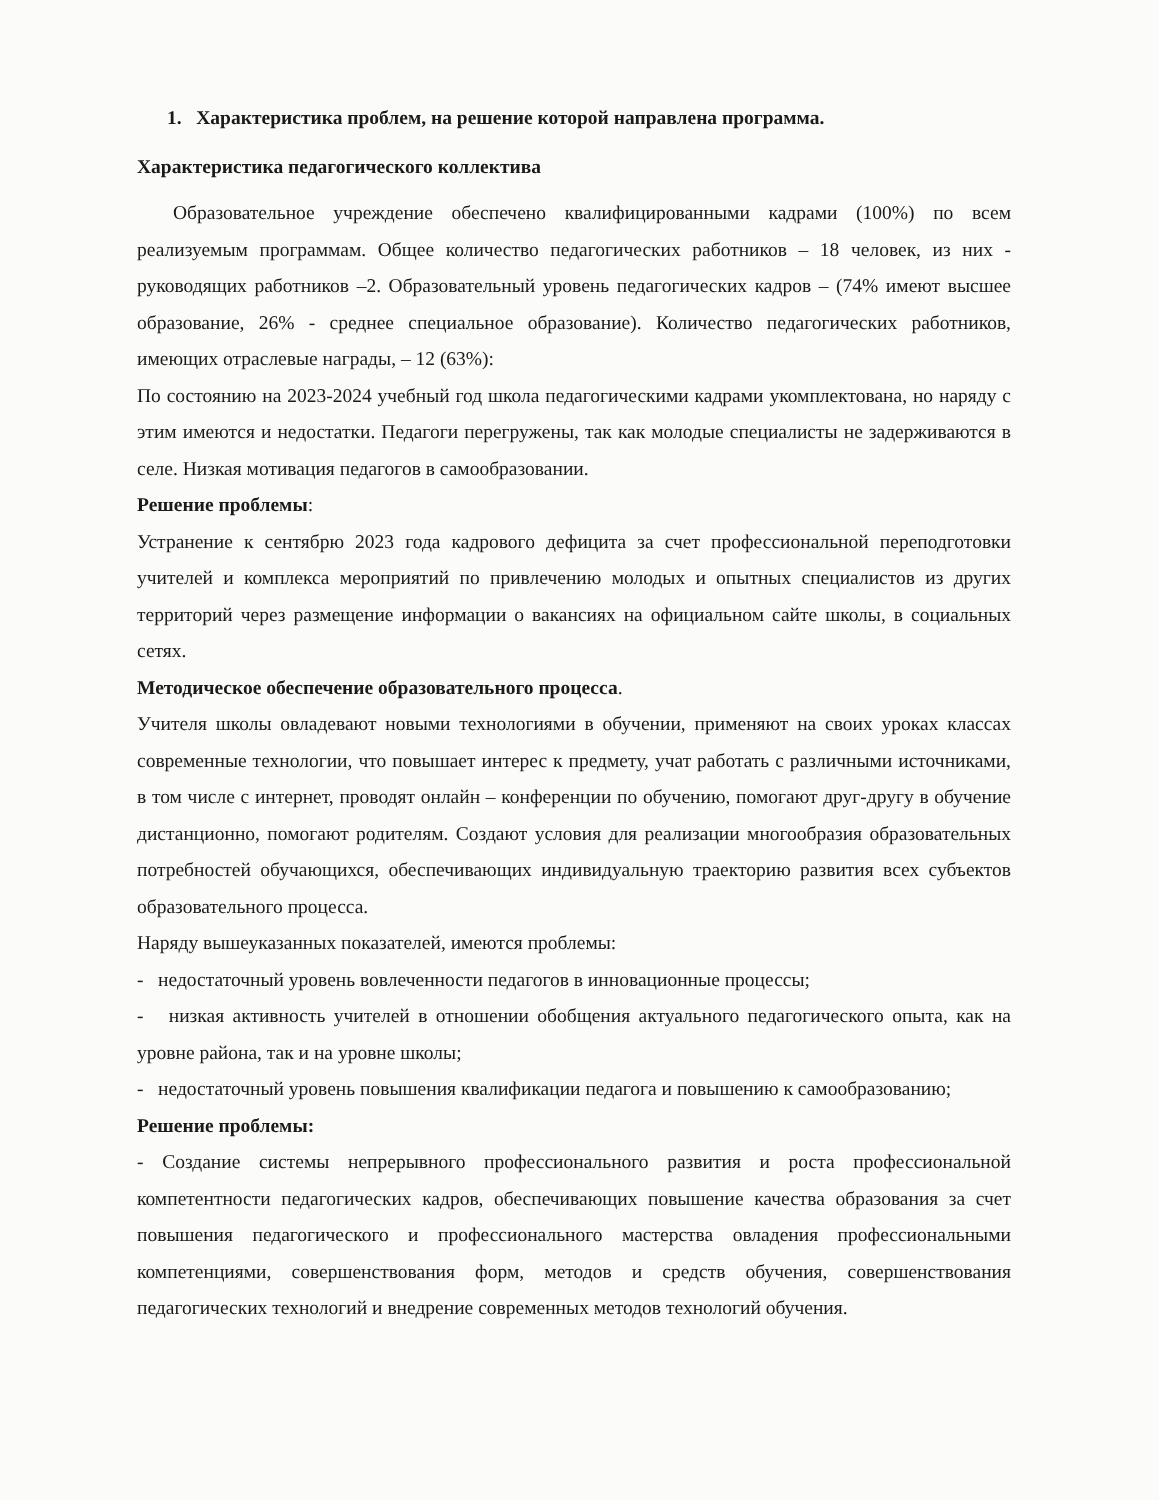1. Характеристика проблем, на решение которой направлена программа.
Характеристика педагогического коллектива
Образовательное учреждение обеспечено квалифицированными кадрами (100%) по всем реализуемым программам. Общее количество педагогических работников – 18 человек, из них - руководящих работников –2. Образовательный уровень педагогических кадров – (74% имеют высшее образование, 26% - среднее специальное образование). Количество педагогических работников, имеющих отраслевые награды, – 12 (63%):
По состоянию на 2023-2024 учебный год школа педагогическими кадрами укомплектована, но наряду с этим имеются и недостатки. Педагоги перегружены, так как молодые специалисты не задерживаются в селе. Низкая мотивация педагогов в самообразовании.
Решение проблемы:
Устранение к сентябрю 2023 года кадрового дефицита за счет профессиональной переподготовки учителей и комплекса мероприятий по привлечению молодых и опытных специалистов из других территорий через размещение информации о вакансиях на официальном сайте школы, в социальных сетях.
Методическое обеспечение образовательного процесса.
Учителя школы овладевают новыми технологиями в обучении, применяют на своих уроках классах современные технологии, что повышает интерес к предмету, учат работать с различными источниками, в том числе с интернет, проводят онлайн – конференции по обучению, помогают друг-другу в обучение дистанционно, помогают родителям. Создают условия для реализации многообразия образовательных потребностей обучающихся, обеспечивающих индивидуальную траекторию развития всех субъектов образовательного процесса.
Наряду вышеуказанных показателей, имеются проблемы:
- недостаточный уровень вовлеченности педагогов в инновационные процессы;
- низкая активность учителей в отношении обобщения актуального педагогического опыта, как на уровне района, так и на уровне школы;
- недостаточный уровень повышения квалификации педагога и повышению к самообразованию;
Решение проблемы:
- Создание системы непрерывного профессионального развития и роста профессиональной компетентности педагогических кадров, обеспечивающих повышение качества образования за счет повышения педагогического и профессионального мастерства овладения профессиональными компетенциями, совершенствования форм, методов и средств обучения, совершенствования педагогических технологий и внедрение современных методов технологий обучения.